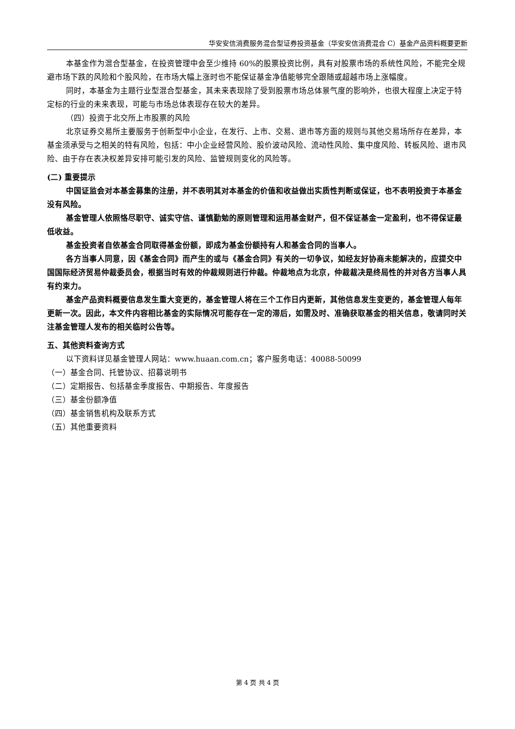华安安信消费服务混合型证券投资基金（华安安信消费混合 C）基金产品资料概要更新
本基金作为混合型基金，在投资管理中会至少维持 60%的股票投资比例，具有对股票市场的系统性风险，不能完全规避市场下跌的风险和个股风险，在市场大幅上涨时也不能保证基金净值能够完全跟随或超越市场上涨幅度。
同时，本基金为主题行业型混合型基金，其未来表现除了受到股票市场总体景气度的影响外，也很大程度上决定于特定标的行业的未来表现，可能与市场总体表现存在较大的差异。
（四）投资于北交所上市股票的风险
北京证券交易所主要服务于创新型中小企业，在发行、上市、交易、退市等方面的规则与其他交易场所存在差异，本基金须承受与之相关的特有风险，包括：中小企业经营风险、股价波动风险、流动性风险、集中度风险、转板风险、退市风险、由于存在表决权差异安排可能引发的风险、监管规则变化的风险等。
(二) 重要提示
中国证监会对本基金募集的注册，并不表明其对本基金的价值和收益做出实质性判断或保证，也不表明投资于本基金没有风险。
基金管理人依照恪尽职守、诚实守信、谨慎勤勉的原则管理和运用基金财产，但不保证基金一定盈利，也不得保证最低收益。
基金投资者自依基金合同取得基金份额，即成为基金份额持有人和基金合同的当事人。
各方当事人同意，因《基金合同》而产生的或与《基金合同》有关的一切争议，如经友好协商未能解决的，应提交中国国际经济贸易仲裁委员会，根据当时有效的仲裁规则进行仲裁。仲裁地点为北京，仲裁裁决是终局性的并对各方当事人具有约束力。
基金产品资料概要信息发生重大变更的，基金管理人将在三个工作日内更新，其他信息发生变更的，基金管理人每年更新一次。因此，本文件内容相比基金的实际情况可能存在一定的滞后，如需及时、准确获取基金的相关信息，敬请同时关注基金管理人发布的相关临时公告等。
五、其他资料查询方式
以下资料详见基金管理人网站：www.huaan.com.cn；客户服务电话：40088-50099
（一）基金合同、托管协议、招募说明书
（二）定期报告、包括基金季度报告、中期报告、年度报告
（三）基金份额净值
（四）基金销售机构及联系方式
（五）其他重要资料
第 4 页 共 4 页